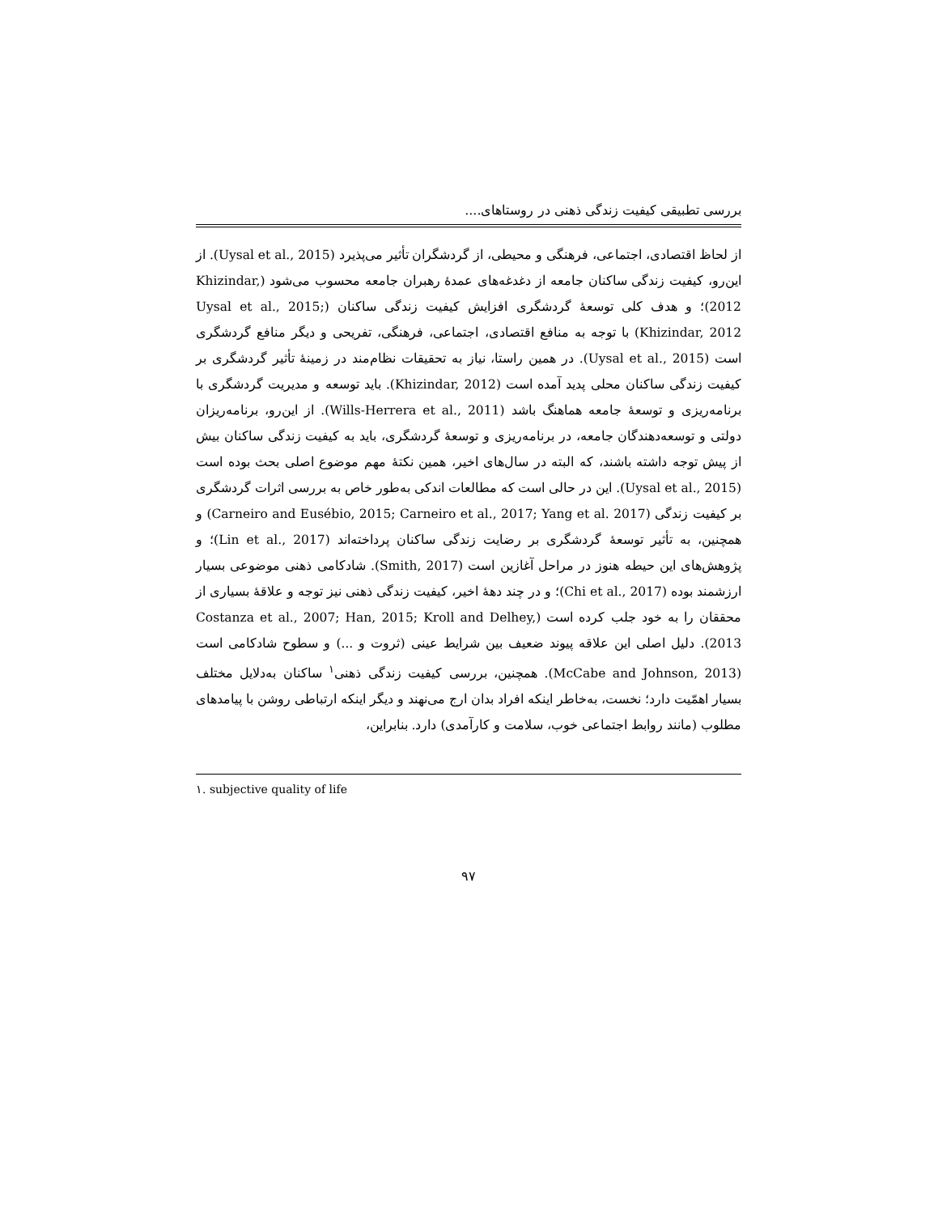بررسی تطبیقی کیفیت زندگی ذهنی در روستاهای....
از لحاظ اقتصادی، اجتماعی، فرهنگی و محیطی، از گردشگران تأثیر می‌پذیرد (Uysal et al., 2015). از این‌رو، کیفیت زندگی ساکنان جامعه از دغدغه‌های عمدهٔ رهبران جامعه محسوب می‌شود (Khizindar, 2012)؛ و هدف کلی توسعهٔ گردشگری افزایش کیفیت زندگی ساکنان (Uysal et al., 2015; Khizindar, 2012) با توجه به منافع اقتصادی، اجتماعی، فرهنگی، تفریحی و دیگر منافع گردشگری است (Uysal et al., 2015). در همین راستا، نیاز به تحقیقات نظام‌مند در زمینهٔ تأثیر گردشگری بر کیفیت زندگی ساکنان محلی پدید آمده است (Khizindar, 2012). باید توسعه و مدیریت گردشگری با برنامه‌ریزی و توسعهٔ جامعه هماهنگ باشد (Wills-Herrera et al., 2011). از این‌رو، برنامه‌ریزان دولتی و توسعه‌دهندگان جامعه، در برنامه‌ریزی و توسعهٔ گردشگری، باید به کیفیت زندگی ساکنان بیش از پیش توجه داشته باشند، که البته در سال‌های اخیر، همین نکتهٔ مهم موضوع اصلی بحث بوده است (Uysal et al., 2015). این در حالی است که مطالعات اندکی به‌طور خاص به بررسی اثرات گردشگری بر کیفیت زندگی (Carneiro and Eusébio, 2015; Carneiro et al., 2017; Yang et al. 2017) و همچنین، به تأثیر توسعهٔ گردشگری بر رضایت زندگی ساکنان پرداخته‌اند (Lin et al., 2017)؛ و پژوهش‌های این حیطه هنوز در مراحل آغازین است (Smith, 2017). شادکامی ذهنی موضوعی بسیار ارزشمند بوده (Chi et al., 2017)؛ و در چند دههٔ اخیر، کیفیت زندگی ذهنی نیز توجه و علاقهٔ بسیاری از محققان را به خود جلب کرده است (Costanza et al., 2007; Han, 2015; Kroll and Delhey, 2013). دلیل اصلی این علاقه پیوند ضعیف بین شرایط عینی (ثروت و ...) و سطوح شادکامی است (McCabe and Johnson, 2013). همچنین، بررسی کیفیت زندگی ذهنی<sup>۱</sup> ساکنان به‌دلایل مختلف بسیار اهمّیت دارد؛ نخست، به‌خاطر اینکه افراد بدان ارج می‌نهند و دیگر اینکه ارتباطی روشن با پیامدهای مطلوب (مانند روابط اجتماعی خوب، سلامت و کارآمدی) دارد. بنابراین،
۱. subjective quality of life
۹۷